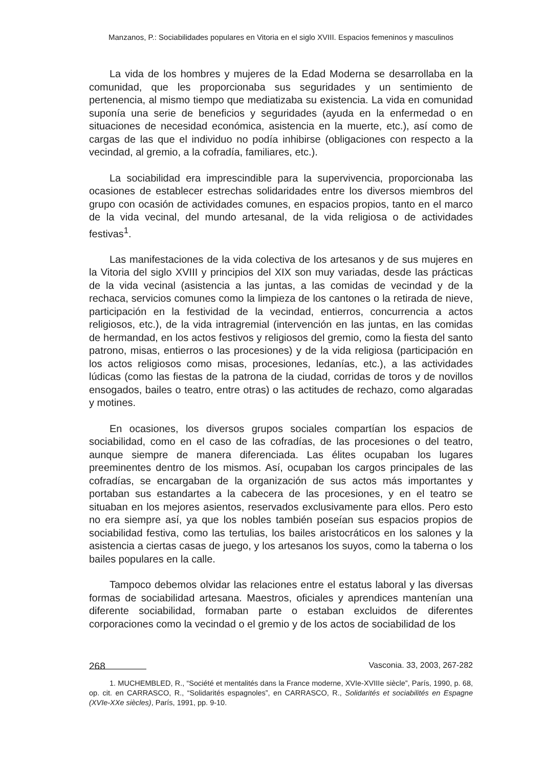Manzanos, P.: Sociabilidades populares en Vitoria en el siglo XVIII. Espacios femeninos y masculinos
La vida de los hombres y mujeres de la Edad Moderna se desarrollaba en la comunidad, que les proporcionaba sus seguridades y un sentimiento de pertenencia, al mismo tiempo que mediatizaba su existencia. La vida en comunidad suponía una serie de beneficios y seguridades (ayuda en la enfermedad o en situaciones de necesidad económica, asistencia en la muerte, etc.), así como de cargas de las que el individuo no podía inhibirse (obligaciones con respecto a la vecindad, al gremio, a la cofradía, familiares, etc.).
La sociabilidad era imprescindible para la supervivencia, proporcionaba las ocasiones de establecer estrechas solidaridades entre los diversos miembros del grupo con ocasión de actividades comunes, en espacios propios, tanto en el marco de la vida vecinal, del mundo artesanal, de la vida religiosa o de actividades festivas<sup>1</sup>.
Las manifestaciones de la vida colectiva de los artesanos y de sus mujeres en la Vitoria del siglo XVIII y principios del XIX son muy variadas, desde las prácticas de la vida vecinal (asistencia a las juntas, a las comidas de vecindad y de la rechaca, servicios comunes como la limpieza de los cantones o la retirada de nieve, participación en la festividad de la vecindad, entierros, concurrencia a actos religiosos, etc.), de la vida intragremial (intervención en las juntas, en las comidas de hermandad, en los actos festivos y religiosos del gremio, como la fiesta del santo patrono, misas, entierros o las procesiones) y de la vida religiosa (participación en los actos religiosos como misas, procesiones, ledanías, etc.), a las actividades lúdicas (como las fiestas de la patrona de la ciudad, corridas de toros y de novillos ensogados, bailes o teatro, entre otras) o las actitudes de rechazo, como algaradas y motines.
En ocasiones, los diversos grupos sociales compartían los espacios de sociabilidad, como en el caso de las cofradías, de las procesiones o del teatro, aunque siempre de manera diferenciada. Las élites ocupaban los lugares preeminentes dentro de los mismos. Así, ocupaban los cargos principales de las cofradías, se encargaban de la organización de sus actos más importantes y portaban sus estandartes a la cabecera de las procesiones, y en el teatro se situaban en los mejores asientos, reservados exclusivamente para ellos. Pero esto no era siempre así, ya que los nobles también poseían sus espacios propios de sociabilidad festiva, como las tertulias, los bailes aristocráticos en los salones y la asistencia a ciertas casas de juego, y los artesanos los suyos, como la taberna o los bailes populares en la calle.
Tampoco debemos olvidar las relaciones entre el estatus laboral y las diversas formas de sociabilidad artesana. Maestros, oficiales y aprendices mantenían una diferente sociabilidad, formaban parte o estaban excluidos de diferentes corporaciones como la vecindad o el gremio y de los actos de sociabilidad de los
1. MUCHEMBLED, R., “Société et mentalités dans la France moderne, XVIe-XVIIIe siècle”, París, 1990, p. 68, op. cit. en CARRASCO, R., “Solidarités espagnoles”, en CARRASCO, R., Solidarités et sociabilités en Espagne (XVIe-XXe siècles), París, 1991, pp. 9-10.
268 Vasconia. 33, 2003, 267-282